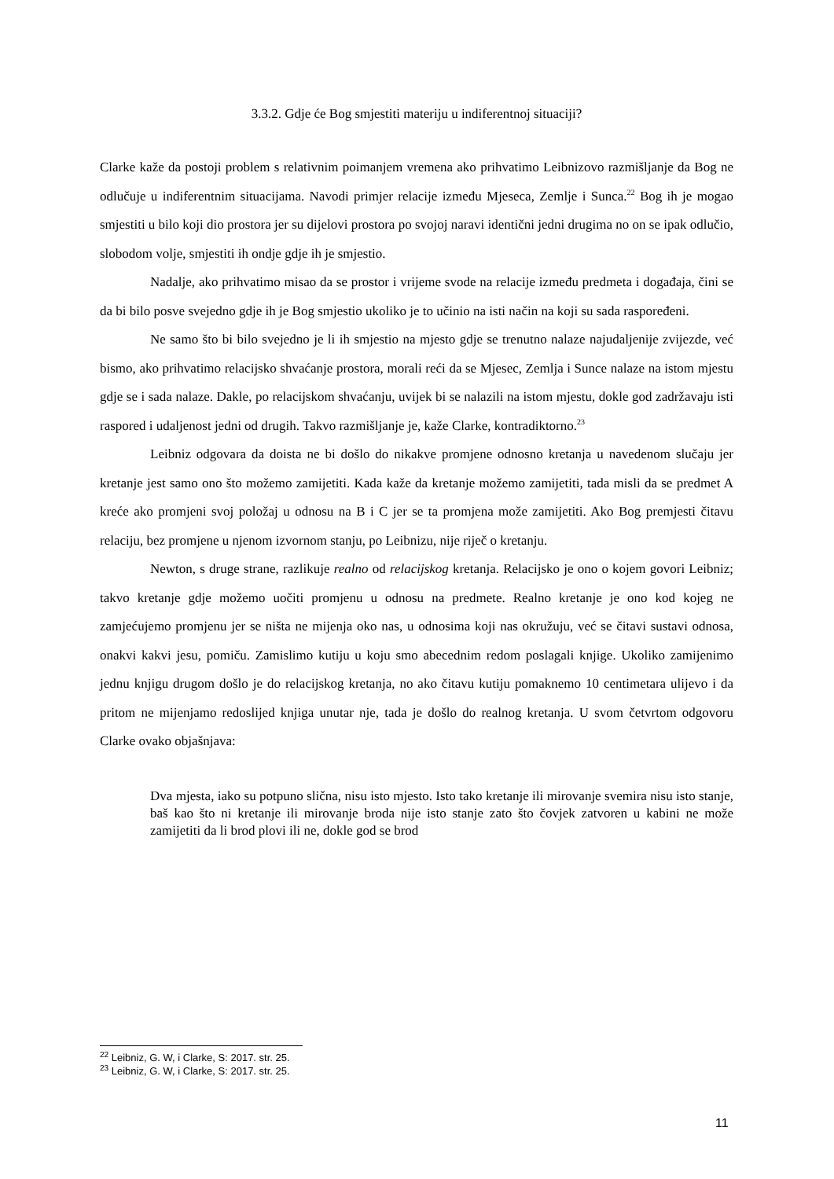3.3.2. Gdje će Bog smjestiti materiju u indiferentnoj situaciji?
Clarke kaže da postoji problem s relativnim poimanjem vremena ako prihvatimo Leibnizovo razmišljanje da Bog ne odlučuje u indiferentnim situacijama. Navodi primjer relacije između Mjeseca, Zemlje i Sunca.<sup>22</sup> Bog ih je mogao smjestiti u bilo koji dio prostora jer su dijelovi prostora po svojoj naravi identični jedni drugima no on se ipak odlučio, slobodom volje, smjestiti ih ondje gdje ih je smjestio.
Nadalje, ako prihvatimo misao da se prostor i vrijeme svode na relacije između predmeta i događaja, čini se da bi bilo posve svejedno gdje ih je Bog smjestio ukoliko je to učinio na isti način na koji su sada raspoređeni.
Ne samo što bi bilo svejedno je li ih smjestio na mjesto gdje se trenutno nalaze najudaljenije zvijezde, već bismo, ako prihvatimo relacijsko shvaćanje prostora, morali reći da se Mjesec, Zemlja i Sunce nalaze na istom mjestu gdje se i sada nalaze. Dakle, po relacijskom shvaćanju, uvijek bi se nalazili na istom mjestu, dokle god zadržavaju isti raspored i udaljenost jedni od drugih. Takvo razmišljanje je, kaže Clarke, kontradiktorno.<sup>23</sup>
Leibniz odgovara da doista ne bi došlo do nikakve promjene odnosno kretanja u navedenom slučaju jer kretanje jest samo ono što možemo zamijetiti. Kada kaže da kretanje možemo zamijetiti, tada misli da se predmet A kreće ako promjeni svoj položaj u odnosu na B i C jer se ta promjena može zamijetiti. Ako Bog premjesti čitavu relaciju, bez promjene u njenom izvornom stanju, po Leibnizu, nije riječ o kretanju.
Newton, s druge strane, razlikuje realno od relacijskog kretanja. Relacijsko je ono o kojem govori Leibniz; takvo kretanje gdje možemo uočiti promjenu u odnosu na predmete. Realno kretanje je ono kod kojeg ne zamjećujemo promjenu jer se ništa ne mijenja oko nas, u odnosima koji nas okružuju, već se čitavi sustavi odnosa, onakvi kakvi jesu, pomiču. Zamislimo kutiju u koju smo abecednim redom poslagali knjige. Ukoliko zamijenimo jednu knjigu drugom došlo je do relacijskog kretanja, no ako čitavu kutiju pomaknemo 10 centimetara ulijevo i da pritom ne mijenjamo redoslijed knjiga unutar nje, tada je došlo do realnog kretanja. U svom četvrtom odgovoru Clarke ovako objašnjava:
Dva mjesta, iako su potpuno slična, nisu isto mjesto. Isto tako kretanje ili mirovanje svemira nisu isto stanje, baš kao što ni kretanje ili mirovanje broda nije isto stanje zato što čovjek zatvoren u kabini ne može zamijetiti da li brod plovi ili ne, dokle god se brod
<sup>22</sup> Leibniz, G. W, i Clarke, S: 2017. str. 25.
<sup>23</sup> Leibniz, G. W, i Clarke, S: 2017. str. 25.
11